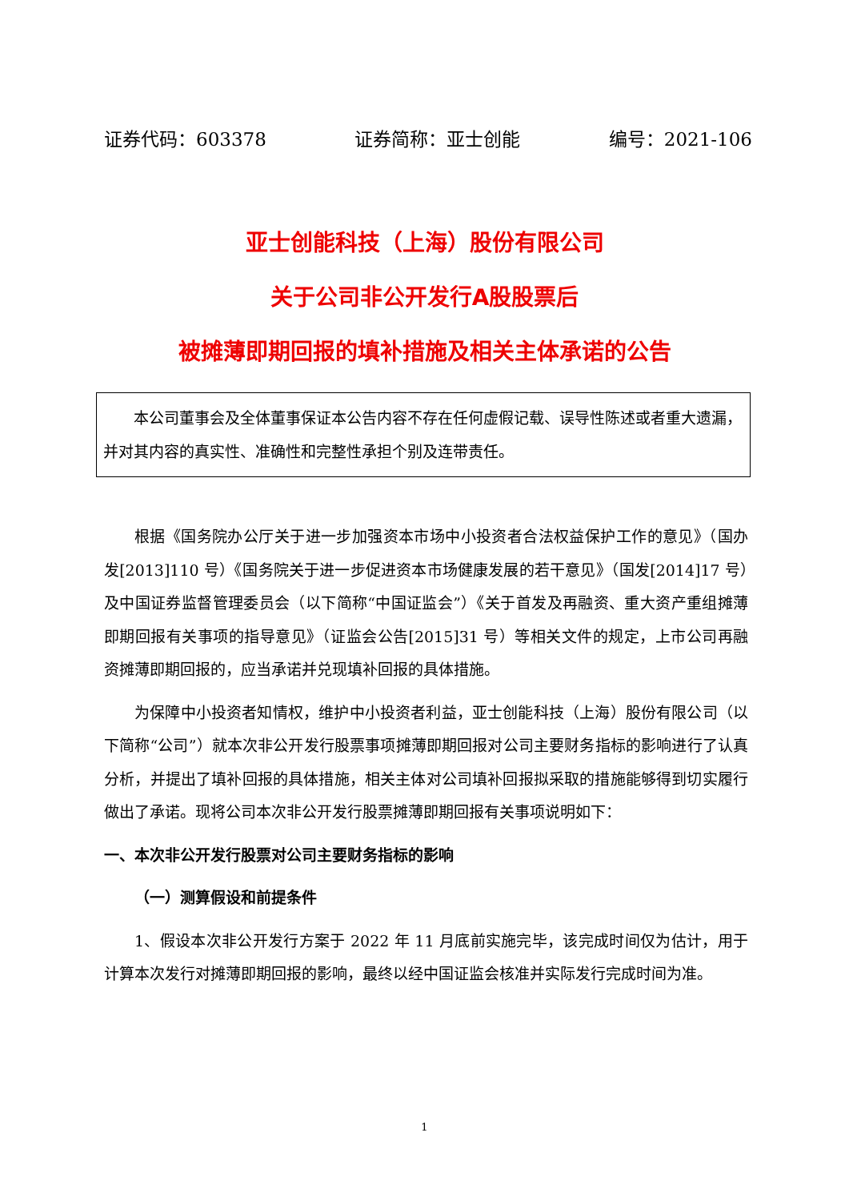证券代码：603378 证券简称：亚士创能 编号：2021-106
亚士创能科技（上海）股份有限公司
关于公司非公开发行A股股票后
被摊薄即期回报的填补措施及相关主体承诺的公告
本公司董事会及全体董事保证本公告内容不存在任何虚假记载、误导性陈述或者重大遗漏，并对其内容的真实性、准确性和完整性承担个别及连带责任。
根据《国务院办公厅关于进一步加强资本市场中小投资者合法权益保护工作的意见》（国办发[2013]110 号）《国务院关于进一步促进资本市场健康发展的若干意见》（国发[2014]17 号）及中国证券监督管理委员会（以下简称“中国证监会”）《关于首发及再融资、重大资产重组摊薄即期回报有关事项的指导意见》（证监会公告[2015]31 号）等相关文件的规定，上市公司再融资摊薄即期回报的，应当承诺并兑现填补回报的具体措施。
为保障中小投资者知情权，维护中小投资者利益，亚士创能科技（上海）股份有限公司（以下简称“公司”）就本次非公开发行股票事项摊薄即期回报对公司主要财务指标的影响进行了认真分析，并提出了填补回报的具体措施，相关主体对公司填补回报拟采取的措施能够得到切实履行做出了承诺。现将公司本次非公开发行股票摊薄即期回报有关事项说明如下：
一、本次非公开发行股票对公司主要财务指标的影响
（一）测算假设和前提条件
1、假设本次非公开发行方案于 2022 年 11 月底前实施完毕，该完成时间仅为估计，用于计算本次发行对摊薄即期回报的影响，最终以经中国证监会核准并实际发行完成时间为准。
1